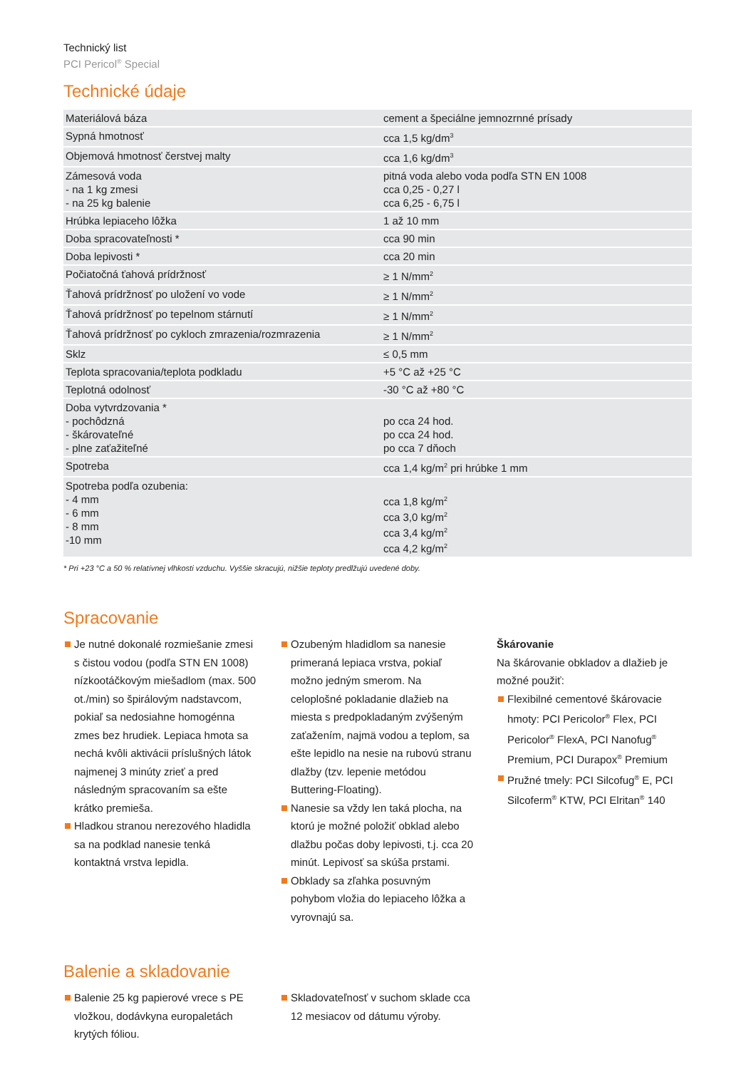Technický list
PCI Pericol<sup>®</sup> Special
Technické údaje
| Materiálová báza | cement a špeciálne jemnozrnné prísady |
| Sypná hmotnosť | cca 1,5 kg/dm<sup>3</sup> |
| Objemová hmotnosť čerstvej malty | cca 1,6 kg/dm<sup>3</sup> |
| Zámesová voda - na 1 kg zmesi - na 25 kg balenie | pitná voda alebo voda podľa STN EN 1008 cca 0,25 - 0,27 l cca 6,25 - 6,75 l |
| Hrúbka lepiaceho lôžka | 1 až 10 mm |
| Doba spracovateľnosti * | cca 90 min |
| Doba lepivosti * | cca 20 min |
| Počiatočná ťahová prídržnosť | ≥ 1 N/mm<sup>2</sup> |
| Ťahová prídržnosť po uložení vo vode | ≥ 1 N/mm<sup>2</sup> |
| Ťahová prídržnosť po tepelnom stárnutí | ≥ 1 N/mm<sup>2</sup> |
| Ťahová prídržnosť po cykloch zmrazenia/rozmrazenia | ≥ 1 N/mm<sup>2</sup> |
| Sklz | ≤ 0,5 mm |
| Teplota spracovania/teplota podkladu | +5 °C až +25 °C |
| Teplotná odolnosť | -30 °C až +80 °C |
| Doba vytvrdzovania * - pochôdzná - škárovateľné - plne zaťažiteľné | po cca 24 hod. po cca 24 hod. po cca 7 dňoch |
| Spotreba | cca 1,4 kg/m<sup>2</sup> pri hrúbke 1 mm |
| Spotreba podľa ozubenia: - 4 mm - 6 mm - 8 mm -10 mm | cca 1,8 kg/m<sup>2</sup> cca 3,0 kg/m<sup>2</sup> cca 3,4 kg/m<sup>2</sup> cca 4,2 kg/m<sup>2</sup> |
* Pri +23 °C a 50 % relatívnej vlhkosti vzduchu. Vyššie skracujú, nižšie teploty predlžujú uvedené doby.
Spracovanie
Je nutné dokonalé rozmiešanie zmesi s čistou vodou (podľa STN EN 1008) nízkootáčkovým miešadlom (max. 500 ot./min) so špirálovým nadstavcom, pokiaľ sa nedosiahne homogénna zmes bez hrudiek. Lepiaca hmota sa nechá kvôli aktivácii príslušných látok najmenej 3 minúty zrieť a pred následným spracovaním sa ešte krátko premieša.
Hladkou stranou nerezového hladidla sa na podklad nanesie tenká kontaktná vrstva lepidla.
Ozubeným hladidlom sa nanesie primeraná lepiaca vrstva, pokiaľ možno jedným smerom. Na celoplošné pokladanie dlažieb na miesta s predpokladaným zvýšeným zaťažením, najmä vodou a teplom, sa ešte lepidlo na nesie na rubovú stranu dlažby (tzv. lepenie metódou Buttering-Floating).
Nanesie sa vždy len taká plocha, na ktorú je možné položiť obklad alebo dlažbu počas doby lepivosti, t.j. cca 20 minút. Lepivosť sa skúša prstami.
Obklady sa zľahka posuvným pohybom vložia do lepiaceho lôžka a vyrovnajú sa.
Škárovanie
Na škárovanie obkladov a dlažieb je možné použiť:
Flexibilné cementové škárovacie hmoty: PCI Pericolor<sup>®</sup> Flex, PCI Pericolor<sup>®</sup> FlexA, PCI Nanofug<sup>®</sup> Premium, PCI Durapox<sup>®</sup> Premium
Pružné tmely: PCI Silcofug<sup>®</sup> E, PCI Silcoferm<sup>®</sup> KTW, PCI Elritan<sup>®</sup> 140
Balenie a skladovanie
Balenie 25 kg papierové vrece s PE vložkou, dodávkyna europaletách krytých fóliou.
Skladovateľnosť v suchom sklade cca 12 mesiacov od dátumu výroby.